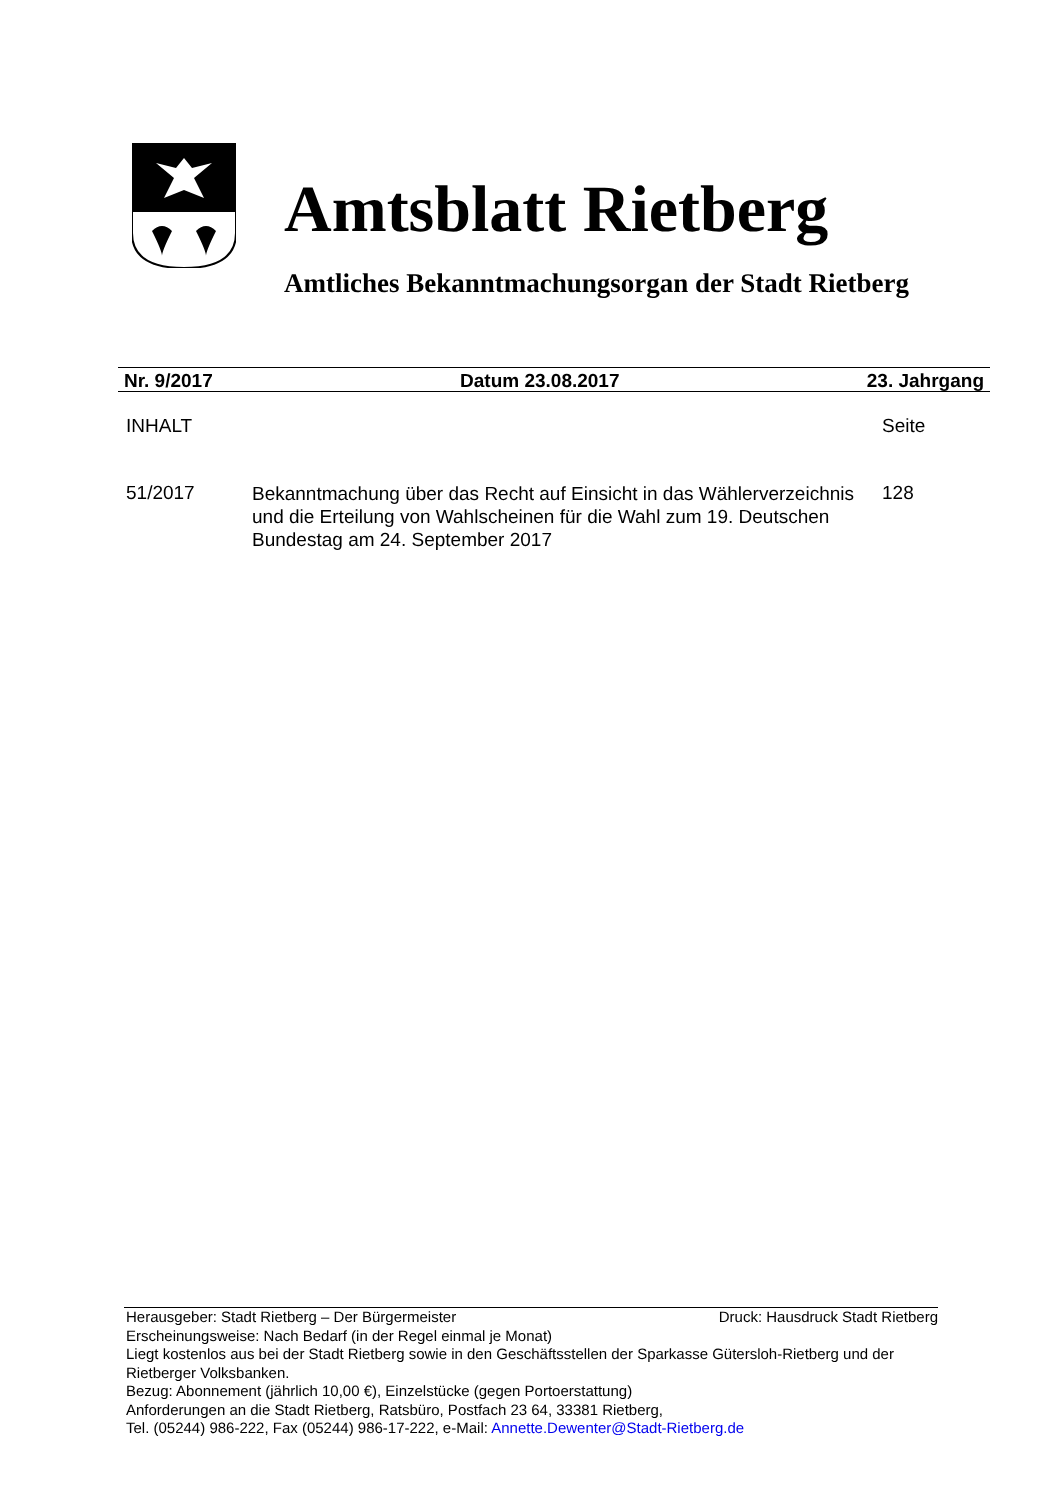Amtsblatt Rietberg
Amtliches Bekanntmachungsorgan der Stadt Rietberg
Nr. 9/2017 Datum 23.08.2017 23. Jahrgang
INHALT Seite
51/2017 Bekanntmachung über das Recht auf Einsicht in das Wählerverzeichnis und die Erteilung von Wahlscheinen für die Wahl zum 19. Deutschen Bundestag am 24. September 2017 128
Herausgeber: Stadt Rietberg – Der Bürgermeister Druck: Hausdruck Stadt Rietberg
Erscheinungsweise: Nach Bedarf (in der Regel einmal je Monat)
Liegt kostenlos aus bei der Stadt Rietberg sowie in den Geschäftsstellen der Sparkasse Gütersloh-Rietberg und der Rietberger Volksbanken.
Bezug: Abonnement (jährlich 10,00 €), Einzelstücke (gegen Portoerstattung)
Anforderungen an die Stadt Rietberg, Ratsbüro, Postfach 23 64, 33381 Rietberg,
Tel. (05244) 986-222, Fax (05244) 986-17-222, e-Mail: Annette.Dewenter@Stadt-Rietberg.de